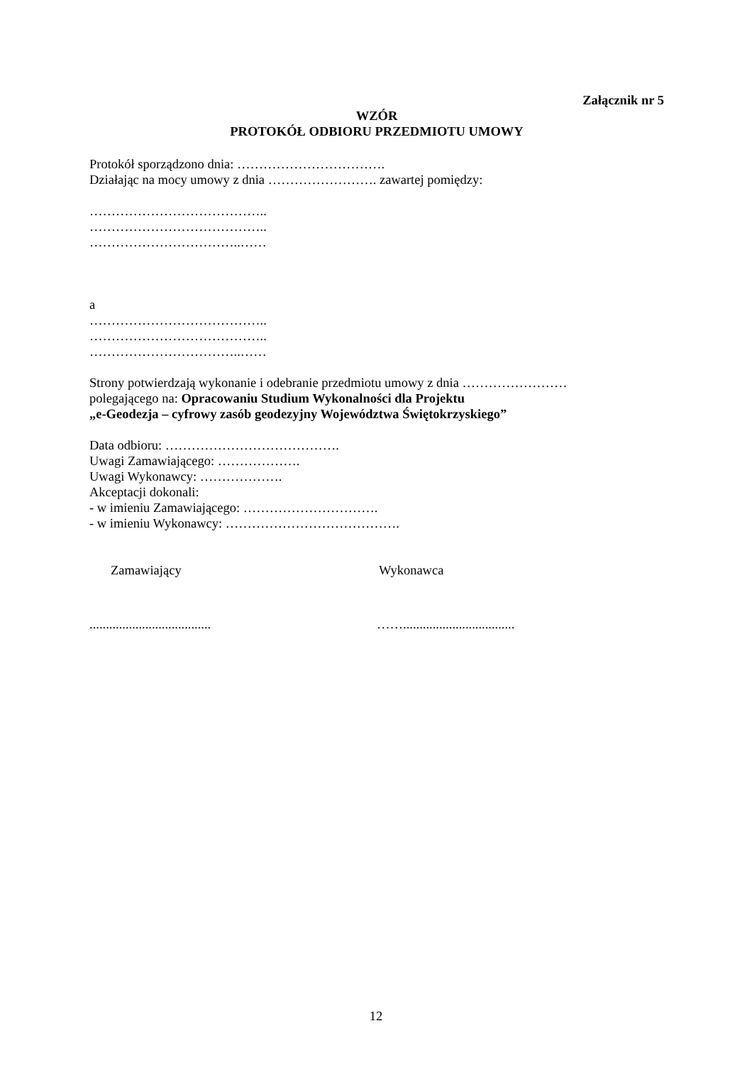Załącznik nr 5
WZÓR
PROTOKÓŁ ODBIORU PRZEDMIOTU UMOWY
Protokół sporządzono dnia: …………………………….
Działając na mocy umowy z dnia ……………………. zawartej pomiędzy:
…………………………………..
…………………………………..
……………………………..……
a
…………………………………..
…………………………………..
……………………………..……
Strony potwierdzają wykonanie i odebranie przedmiotu umowy z dnia ……………………
polegającego na: Opracowaniu Studium Wykonalności dla Projektu
„e-Geodezja – cyfrowy zasób geodezyjny Województwa Świętokrzyskiego”
Data odbioru: ………………………………….
Uwagi Zamawiającego: ……………….
Uwagi Wykonawcy: ……………….
Akceptacji dokonali:
- w imieniu Zamawiającego: ………………………….
- w imieniu Wykonawcy: ………………………………….
Zamawiający Wykonawca
..................................... ……..................................
12